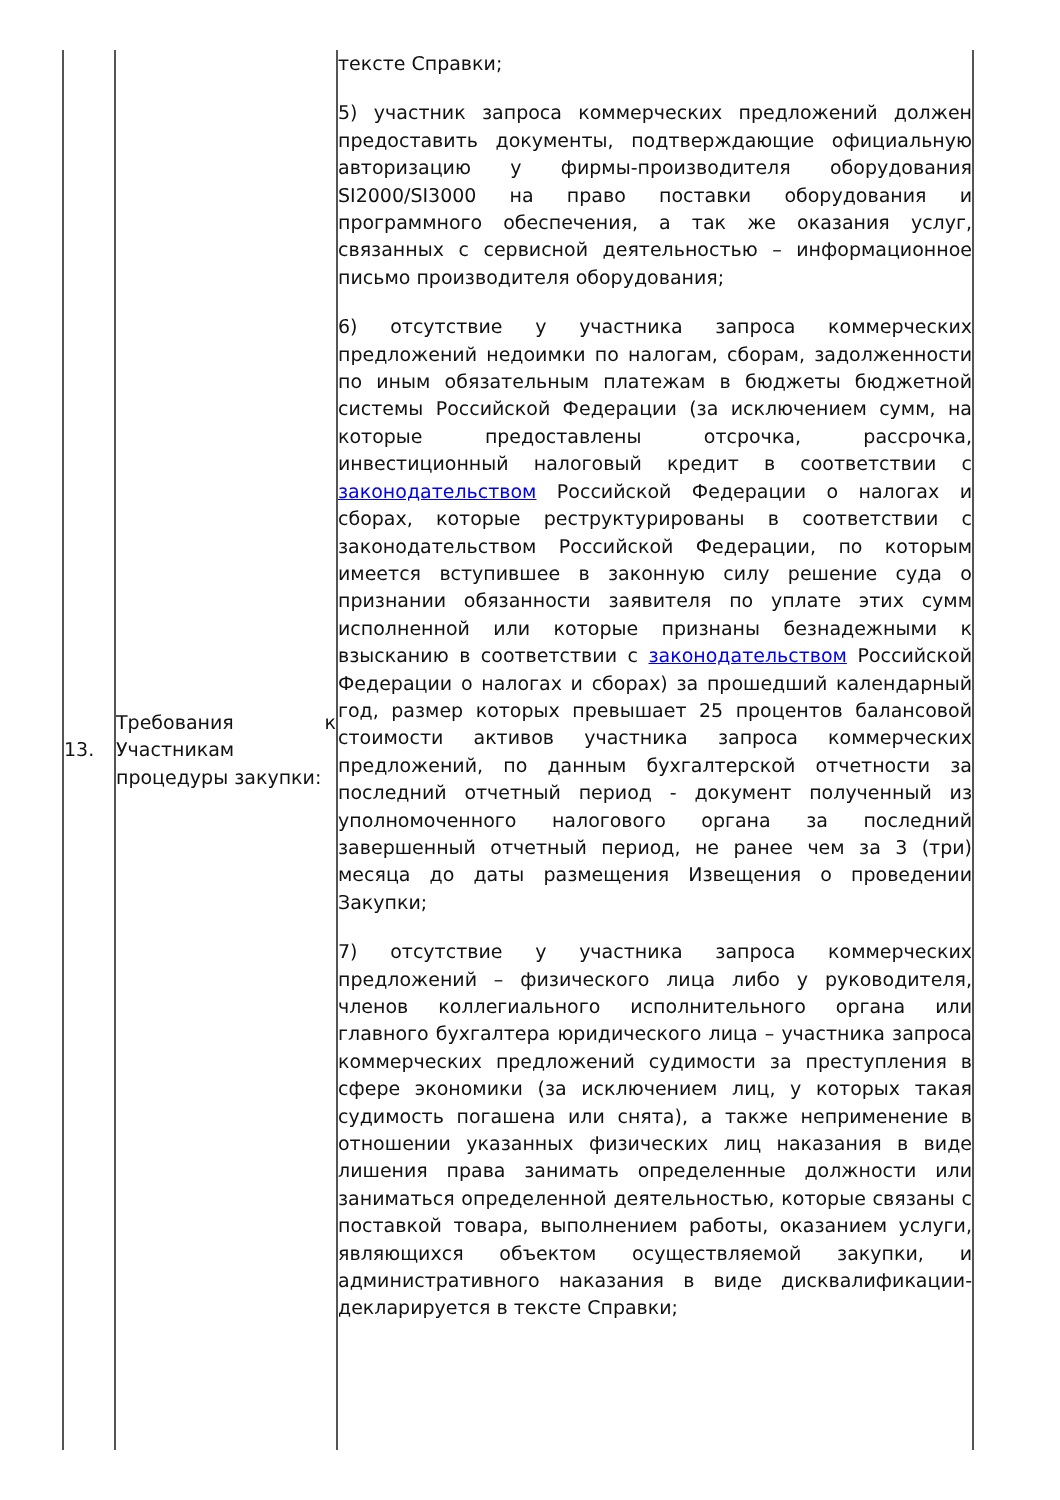| 13. | Требования к Участникам процедуры закупки: | тексте Справки; 5) участник запроса коммерческих предложений должен предоставить документы, подтверждающие официальную авторизацию у фирмы-производителя оборудования SI2000/SI3000 на право поставки оборудования и программного обеспечения, а так же оказания услуг, связанных с сервисной деятельностью – информационное письмо производителя оборудования; 6) отсутствие у участника запроса коммерческих предложений недоимки по налогам, сборам, задолженности по иным обязательным платежам в бюджеты бюджетной системы Российской Федерации (за исключением сумм, на которые предоставлены отсрочка, рассрочка, инвестиционный налоговый кредит в соответствии с законодательством Российской Федерации о налогах и сборах, которые реструктурированы в соответствии с законодательством Российской Федерации, по которым имеется вступившее в законную силу решение суда о признании обязанности заявителя по уплате этих сумм исполненной или которые признаны безнадежными к взысканию в соответствии с законодательством Российской Федерации о налогах и сборах) за прошедший календарный год, размер которых превышает 25 процентов балансовой стоимости активов участника запроса коммерческих предложений, по данным бухгалтерской отчетности за последний отчетный период - документ полученный из уполномоченного налогового органа за последний завершенный отчетный период, не ранее чем за 3 (три) месяца до даты размещения Извещения о проведении Закупки; 7) отсутствие у участника запроса коммерческих предложений – физического лица либо у руководителя, членов коллегиального исполнительного органа или главного бухгалтера юридического лица – участника запроса коммерческих предложений судимости за преступления в сфере экономики (за исключением лиц, у которых такая судимость погашена или снята), а также неприменение в отношении указанных физических лиц наказания в виде лишения права занимать определенные должности или заниматься определенной деятельностью, которые связаны с поставкой товара, выполнением работы, оказанием услуги, являющихся объектом осуществляемой закупки, и административного наказания в виде дисквалификации- декларируется в тексте Справки; |